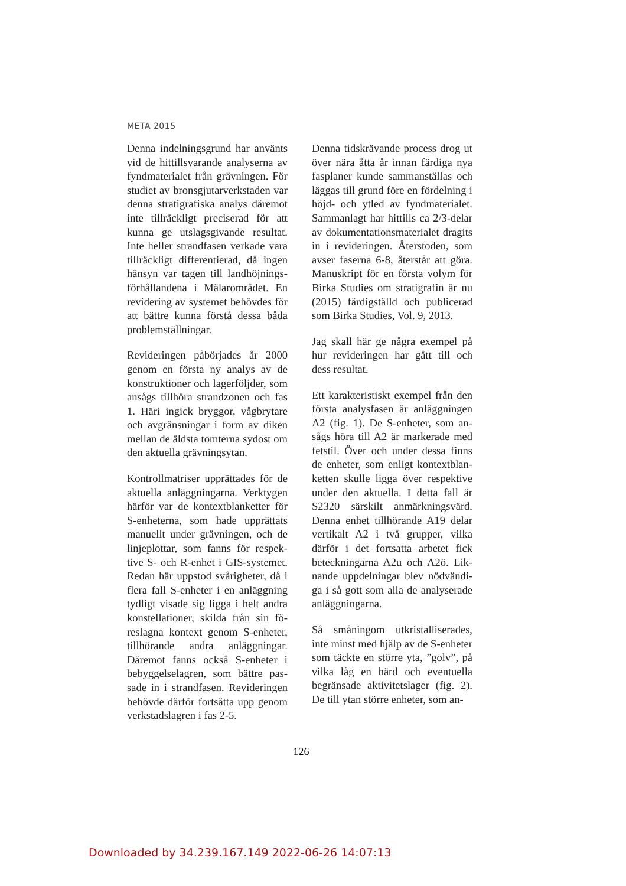META 2015
Denna indelningsgrund har använts vid de hittillsvarande analyserna av fyndmaterialet från grävningen. För studiet av bronsgjutarverkstaden var denna stratigrafiska analys däremot inte tillräckligt preciserad för att kunna ge utslagsgivande resultat. Inte heller strandfasen verkade vara tillräckligt differentierad, då ingen hänsyn var tagen till landhöjnings­förhållandena i Mälarområdet. En revidering av systemet behövdes för att bättre kunna förstå dessa båda problemställningar.
Revideringen påbörjades år 2000 genom en första ny analys av de konstruktioner och lagerföljder, som ansågs tillhöra strandzonen och fas 1. Häri ingick bryggor, vågbry­tare och avgränsningar i form av di­ken mellan de äldsta tomterna syd­ost om den aktuella grävningsytan.
Kontrollmatriser upprättades för de aktuella anläggningarna. Verktygen härför var de kontextblanketter för S-enheterna, som hade upprättats manuellt under grävningen, och de linjeplottar, som fanns för respek­tive S- och R-enhet i GIS-systemet. Redan här uppstod svårigheter, då i flera fall S-enheter i en anläggning tydligt visade sig ligga i helt andra konstellationer, skilda från sin fö­reslagna kontext genom S-enheter, tillhörande andra anläggningar. Däremot fanns också S-enheter i bebyggelselagren, som bättre pas­sade in i strandfasen. Revideringen behövde därför fortsätta upp genom verkstadslagren i fas 2-5.
Denna tidskrävande process drog ut över nära åtta år innan färdiga nya fasplaner kunde sammanställas och läggas till grund före en fördelning i höjd- och ytled av fyndmaterialet. Sammanlagt har hittills ca 2/3-de­lar av dokumentationsmaterialet dragits in i revideringen. Återsto­den, som avser faserna 6-8, återstår att göra. Manuskript för en första volym för Birka Studies om strati­grafin är nu (2015) färdigställd och publicerad som Birka Studies, Vol. 9, 2013.
Jag skall här ge några exempel på hur revideringen har gått till och dess resultat.
Ett karakteristiskt exempel från den första analysfasen är anläggningen A2 (fig. 1). De S-enheter, som an­sågs höra till A2 är markerade med fetstil. Över och under dessa finns de enheter, som enligt kontextblan­ketten skulle ligga över respektive under den aktuella. I detta fall är S2320 särskilt anmärkningsvärd. Denna enhet tillhörande A19 de­lar vertikalt A2 i två grupper, vilka därför i det fortsatta arbetet fick beteckningarna A2u och A2ö. Lik­nande uppdelningar blev nödvändi­ga i så gott som alla de analyserade anläggningarna.
Så småningom utkristalliserades, inte minst med hjälp av de S-enhe­ter som täckte en större yta, ”golv”, på vilka låg en härd och eventuella begränsade aktivitetslager (fig. 2). De till ytan större enheter, som an-
126
Downloaded by 34.239.167.149 2022-06-26 14:07:13